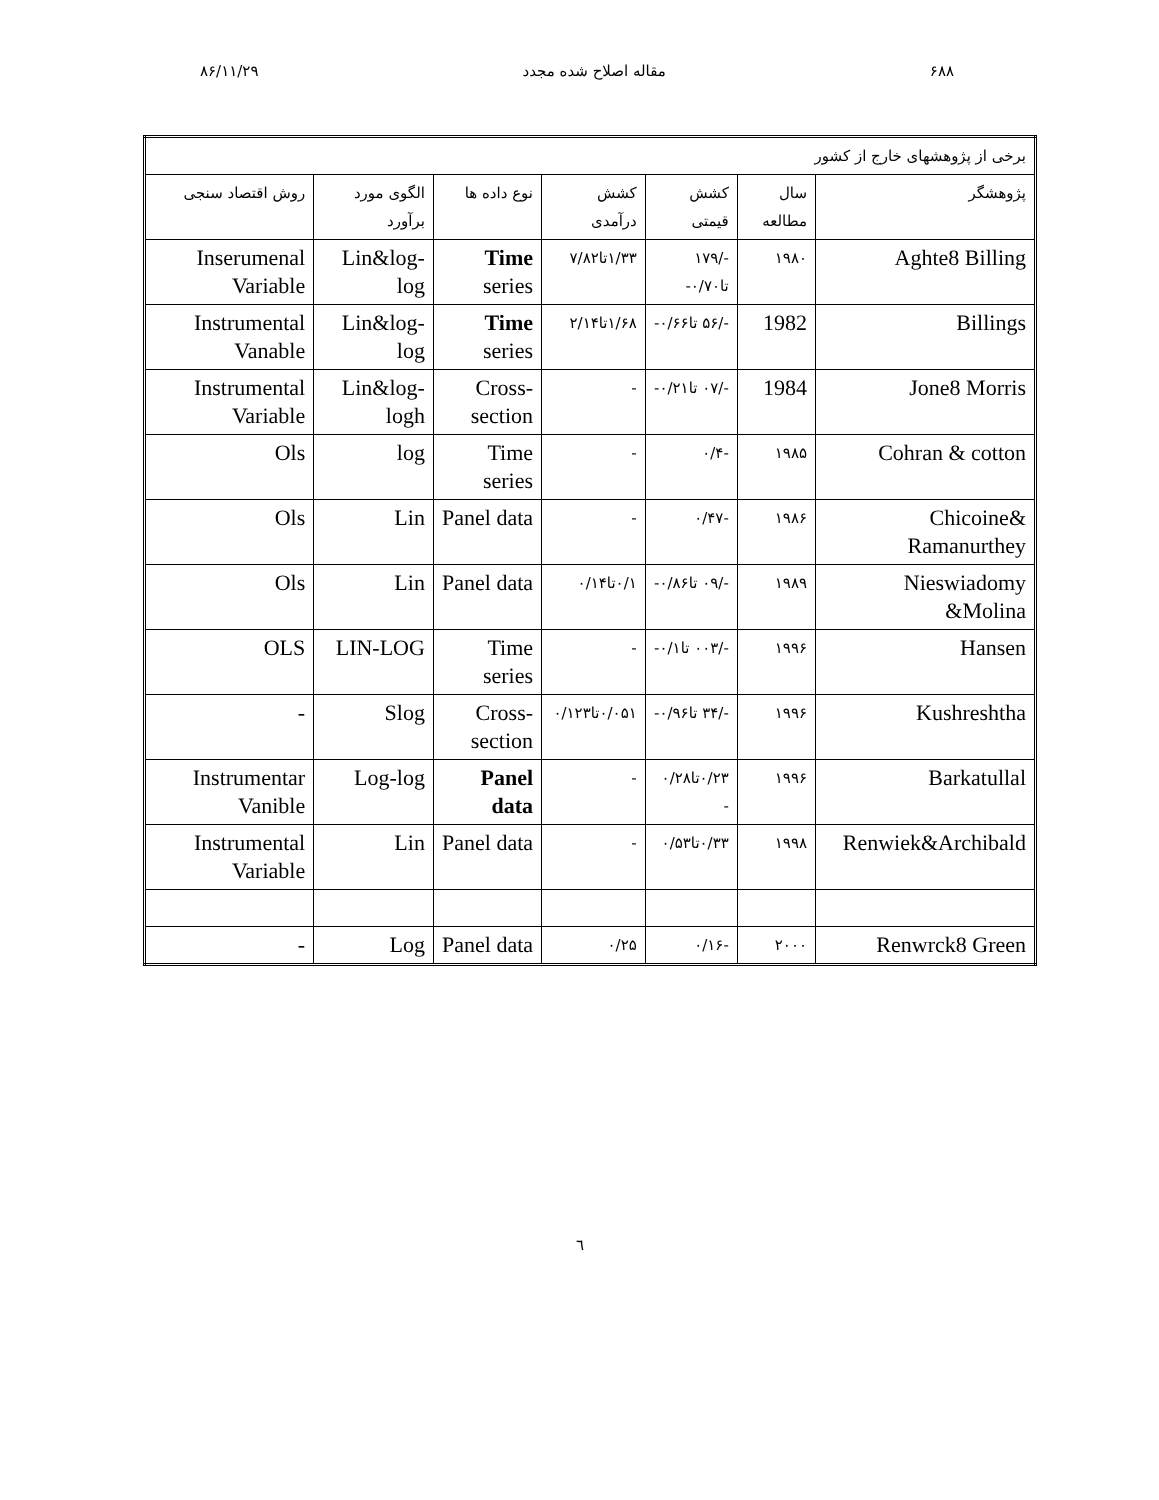۸۶/۱۱/۲۹ مقاله اصلاح شده مجدد ۶۸۸
| برخی از پژوهشهای خارج از کشور | | | | | | |
| پژوهشگر | سال مطالعه | کشش قیمتی | کشش درآمدی | نوع داده ها | الگوی مورد برآورد | روش اقتصاد سنجی |
| Aghte8 Billing | ۱۹۸۰ | -/۱۷۹ تا۰/۷۰- | ۱/۳۳تا۷/۸۲ | Time series | Lin&log-log | Inserumenal Variable |
| Billings | 1982 | -/۵۶ تا۰/۶۶- | ۱/۶۸تا۲/۱۴ | Time series | Lin&log-log | Instrumental Vanable |
| Jone8 Morris | 1984 | -/۰۷ تا۰/۲۱- | - | Cross-section | Lin&log-logh | Instrumental Variable |
| Cohran & cotton | ۱۹۸۵ | -۰/۴ | - | Time series | log | Ols |
| Chicoine& Ramanurthey | ۱۹۸۶ | -۰/۴۷ | - | Panel data | Lin | Ols |
| Nieswiadomy &Molina | ۱۹۸۹ | -/۰۹ تا۰/۸۶- | ۰/۱تا۰/۱۴ | Panel data | Lin | Ols |
| Hansen | ۱۹۹۶ | -/۰۰۳ تا۰/۱- | - | Time series | LIN-LOG | OLS |
| Kushreshtha | ۱۹۹۶ | -/۳۴ تا۰/۹۶- | ۰/۰۵۱تا۰/۱۲۳ | Cross-section | Slog | - |
| Barkatullal | ۱۹۹۶ | ۰/۲۳تا۰/۲۸ - | - | Panel data | Log-log | Instrumentar Vanible |
| Renwiek&Archibald | ۱۹۹۸ | ۰/۳۳تا۰/۵۳ | - | Panel data | Lin | Instrumental Variable |
| Renwrck8 Green | ۲۰۰۰ | -۰/۱۶ | ۰/۲۵ | Panel data | Log | - |
٦